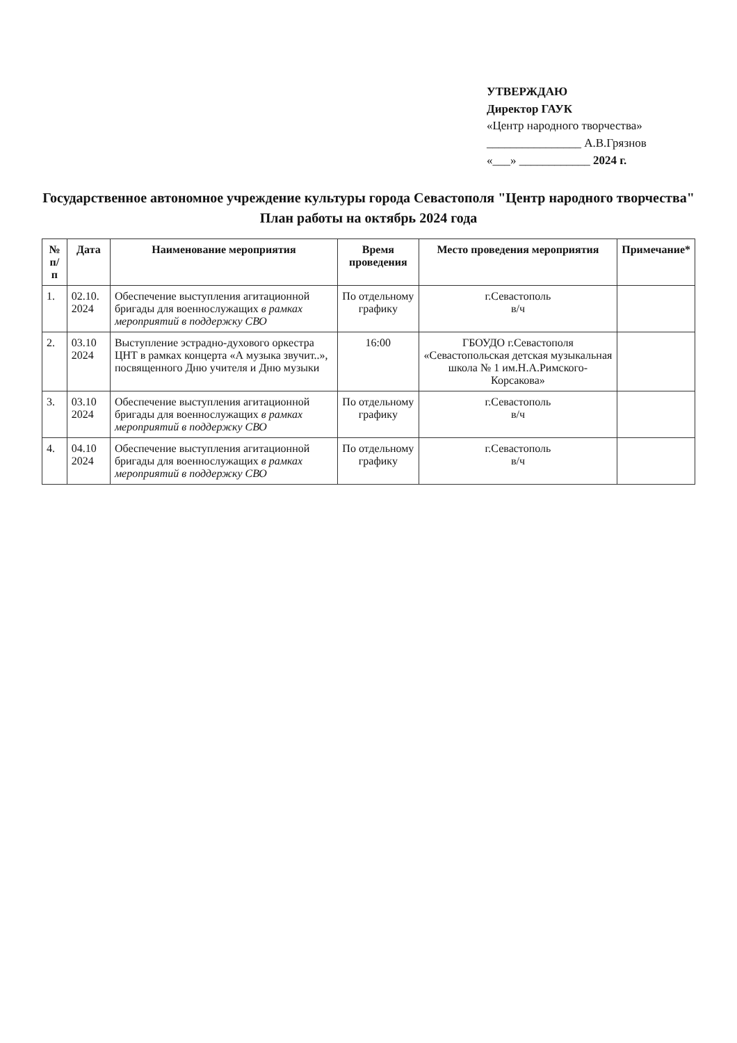УТВЕРЖДАЮ
Директор ГАУК
«Центр народного творчества»
________________ А.В.Грязнов
«___» ____________ 2024 г.
Государственное автономное учреждение культуры города Севастополя "Центр народного творчества"
План работы на октябрь 2024 года
| № п/п | Дата | Наименование мероприятия | Время проведения | Место проведения мероприятия | Примечание* |
| --- | --- | --- | --- | --- | --- |
| 1. | 02.10. 2024 | Обеспечение выступления агитационной бригады для военнослужащих в рамках мероприятий в поддержку СВО | По отдельному графику | г.Севастополь в/ч | |
| 2. | 03.10 2024 | Выступление эстрадно-духового оркестра ЦНТ в рамках концерта «А музыка звучит..», посвященного Дню учителя и Дню музыки | 16:00 | ГБОУДО г.Севастополя «Севастопольская детская музыкальная школа № 1 им.Н.А.Римского-Корсакова» | |
| 3. | 03.10 2024 | Обеспечение выступления агитационной бригады для военнослужащих в рамках мероприятий в поддержку СВО | По отдельному графику | г.Севастополь в/ч | |
| 4. | 04.10 2024 | Обеспечение выступления агитационной бригады для военнослужащих в рамках мероприятий в поддержку СВО | По отдельному графику | г.Севастополь в/ч | |